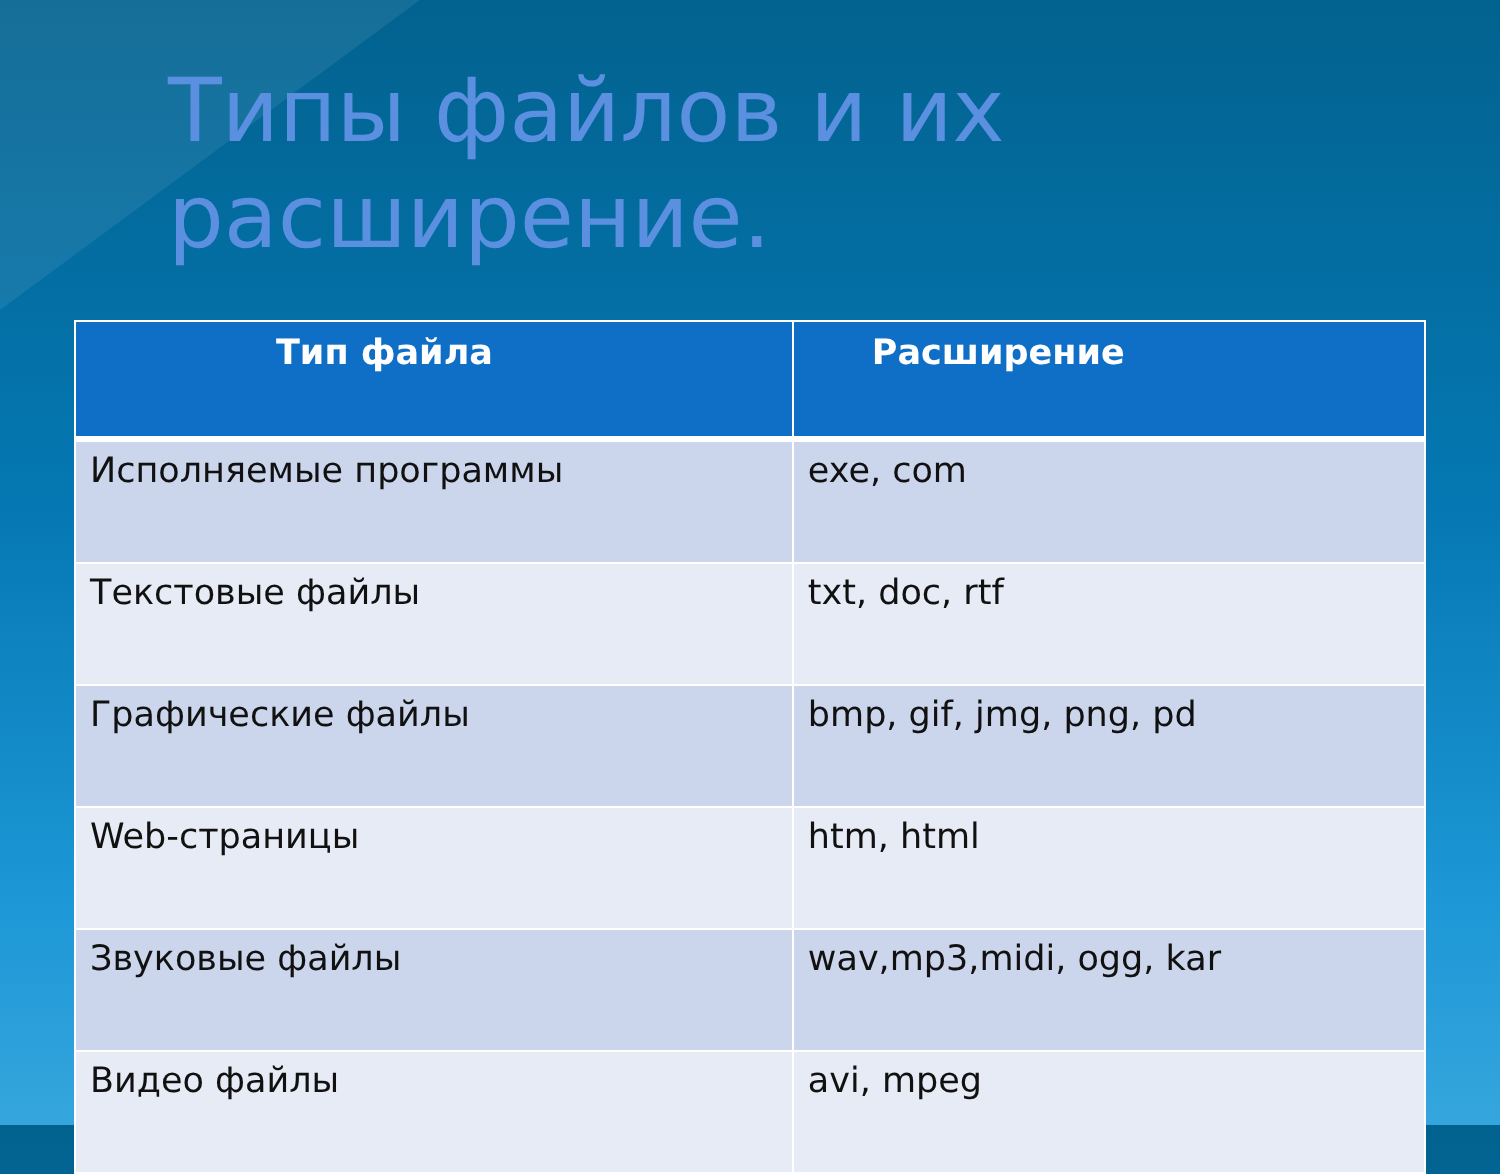Типы файлов и их
расширение.
| Тип файла | Расширение |
| --- | --- |
| Исполняемые программы | exe, com |
| Текстовые файлы | txt, doc, rtf |
| Графические файлы | bmp, gif, jmg, png, pd |
| Web-страницы | htm, html |
| Звуковые файлы | wav,mp3,midi, ogg, kar |
| Видео файлы | avi, mpeg |